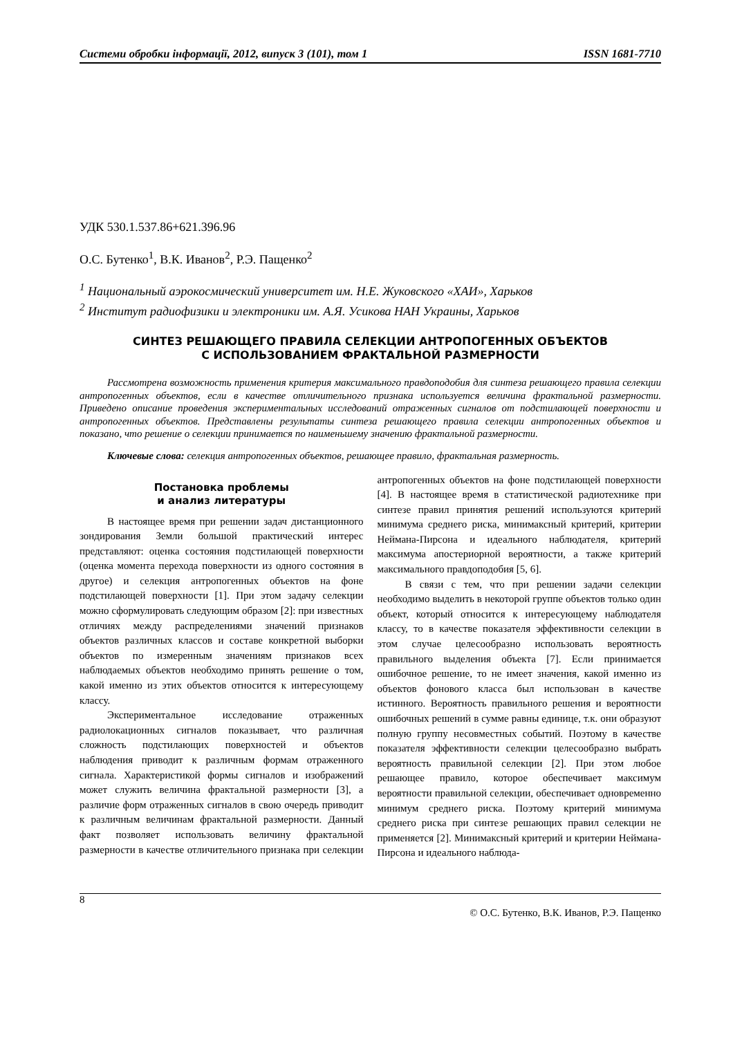Системи обробки інформації, 2012, випуск 3 (101), том 1 ISSN 1681-7710
УДК 530.1.537.86+621.396.96
О.С. Бутенко<sup>1</sup>, В.К. Иванов<sup>2</sup>, Р.Э. Пащенко<sup>2</sup>
<sup>1</sup> Национальный аэрокосмический университет им. Н.Е. Жуковского «ХАИ», Харьков
<sup>2</sup> Институт радиофизики и электроники им. А.Я. Усикова НАН Украины, Харьков
СИНТЕЗ РЕШАЮЩЕГО ПРАВИЛА СЕЛЕКЦИИ АНТРОПОГЕННЫХ ОБЪЕКТОВ
С ИСПОЛЬЗОВАНИЕМ ФРАКТАЛЬНОЙ РАЗМЕРНОСТИ
Рассмотрена возможность применения критерия максимального правдоподобия для синтеза решающего правила селекции антропогенных объектов, если в качестве отличительного признака используется величина фрактальной размерности. Приведено описание проведения экспериментальных исследований отраженных сигналов от подстилающей поверхности и антропогенных объектов. Представлены результаты синтеза решающего правила селекции антропогенных объектов и показано, что решение о селекции принимается по наименьшему значению фрактальной размерности.
Ключевые слова: селекция антропогенных объектов, решающее правило, фрактальная размерность.
Постановка проблемы
и анализ литературы
В настоящее время при решении задач дистанционного зондирования Земли большой практический интерес представляют: оценка состояния подстилающей поверхности (оценка момента перехода поверхности из одного состояния в другое) и селекция антропогенных объектов на фоне подстилающей поверхности [1]. При этом задачу селекции можно сформулировать следующим образом [2]: при известных отличиях между распределениями значений признаков объектов различных классов и составе конкретной выборки объектов по измеренным значениям признаков всех наблюдаемых объектов необходимо принять решение о том, какой именно из этих объектов относится к интересующему классу.
Экспериментальное исследование отраженных радиолокационных сигналов показывает, что различная сложность подстилающих поверхностей и объектов наблюдения приводит к различным формам отраженного сигнала. Характеристикой формы сигналов и изображений может служить величина фрактальной размерности [3], а различие форм отраженных сигналов в свою очередь приводит к различным величинам фрактальной размерности. Данный факт позволяет использовать величину фрактальной размерности в качестве отличительного признака при селекции антропогенных объектов на фоне подстилающей поверхности [4]. В настоящее время в статистической радиотехнике при синтезе правил принятия решений используются критерий минимума среднего риска, минимаксный критерий, критерии Неймана-Пирсона и идеального наблюдателя, критерий максимума апостериорной вероятности, а также критерий максимального правдоподобия [5, 6].
В связи с тем, что при решении задачи селекции необходимо выделить в некоторой группе объектов только один объект, который относится к интересующему наблюдателя классу, то в качестве показателя эффективности селекции в этом случае целесообразно использовать вероятность правильного выделения объекта [7]. Если принимается ошибочное решение, то не имеет значения, какой именно из объектов фонового класса был использован в качестве истинного. Вероятность правильного решения и вероятности ошибочных решений в сумме равны единице, т.к. они образуют полную группу несовместных событий. Поэтому в качестве показателя эффективности селекции целесообразно выбрать вероятность правильной селекции [2]. При этом любое решающее правило, которое обеспечивает максимум вероятности правильной селекции, обеспечивает одновременно минимум среднего риска. Поэтому критерий минимума среднего риска при синтезе решающих правил селекции не применяется [2]. Минимаксный критерий и критерии Неймана-Пирсона и идеального наблюда-
8
© О.С. Бутенко, В.К. Иванов, Р.Э. Пащенко